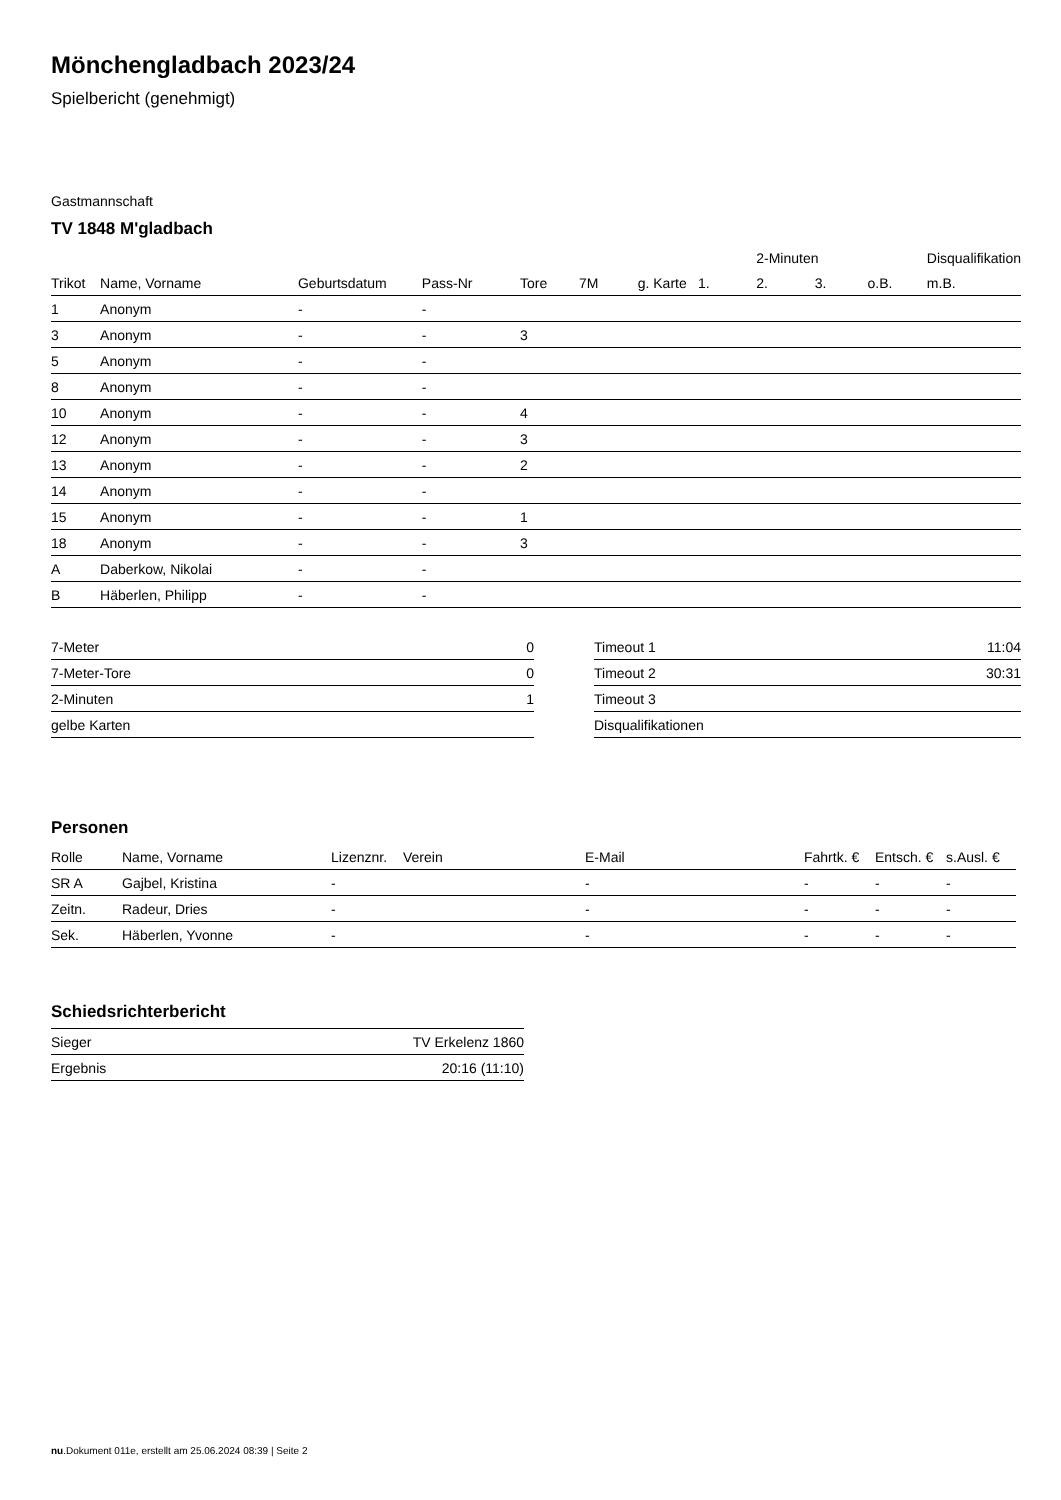Mönchengladbach 2023/24
Spielbericht (genehmigt)
Gastmannschaft
TV 1848 M'gladbach
| | | | | | | | | 2-Minuten | | | Disqualifikation |
| Trikot | Name, Vorname | Geburtsdatum | Pass-Nr | Tore | 7M | g. Karte | 1. | 2. | 3. | o.B. | m.B. |
| 1 | Anonym | - | - | | | | | | | | |
| 3 | Anonym | - | - | 3 | | | | | | | |
| 5 | Anonym | - | - | | | | | | | | |
| 8 | Anonym | - | - | | | | | | | | |
| 10 | Anonym | - | - | 4 | | | | | | | |
| 12 | Anonym | - | - | 3 | | | | | | | |
| 13 | Anonym | - | - | 2 | | | | | | | |
| 14 | Anonym | - | - | | | | | | | | |
| 15 | Anonym | - | - | 1 | | | | | | | |
| 18 | Anonym | - | - | 3 | | | | | | | |
| A | Daberkow, Nikolai | - | - | | | | | | | | |
| B | Häberlen, Philipp | - | - | | | | | | | | |
| 7-Meter | 0 |
| 7-Meter-Tore | 0 |
| 2-Minuten | 1 |
| gelbe Karten | |
| Timeout 1 | 11:04 |
| Timeout 2 | 30:31 |
| Timeout 3 | |
| Disqualifikationen | |
Personen
| Rolle | Name, Vorname | Lizenznr. | Verein | E-Mail | Fahrtk. € | Entsch. € | s.Ausl. € |
| --- | --- | --- | --- | --- | --- | --- | --- |
| SR A | Gajbel, Kristina | - | | - | - | - | - |
| Zeitn. | Radeur, Dries | - | | - | - | - | - |
| Sek. | Häberlen, Yvonne | - | | - | - | - | - |
Schiedsrichterbericht
| Sieger | TV Erkelenz 1860 |
| Ergebnis | 20:16 (11:10) |
nu.Dokument 011e, erstellt am 25.06.2024 08:39 | Seite 2